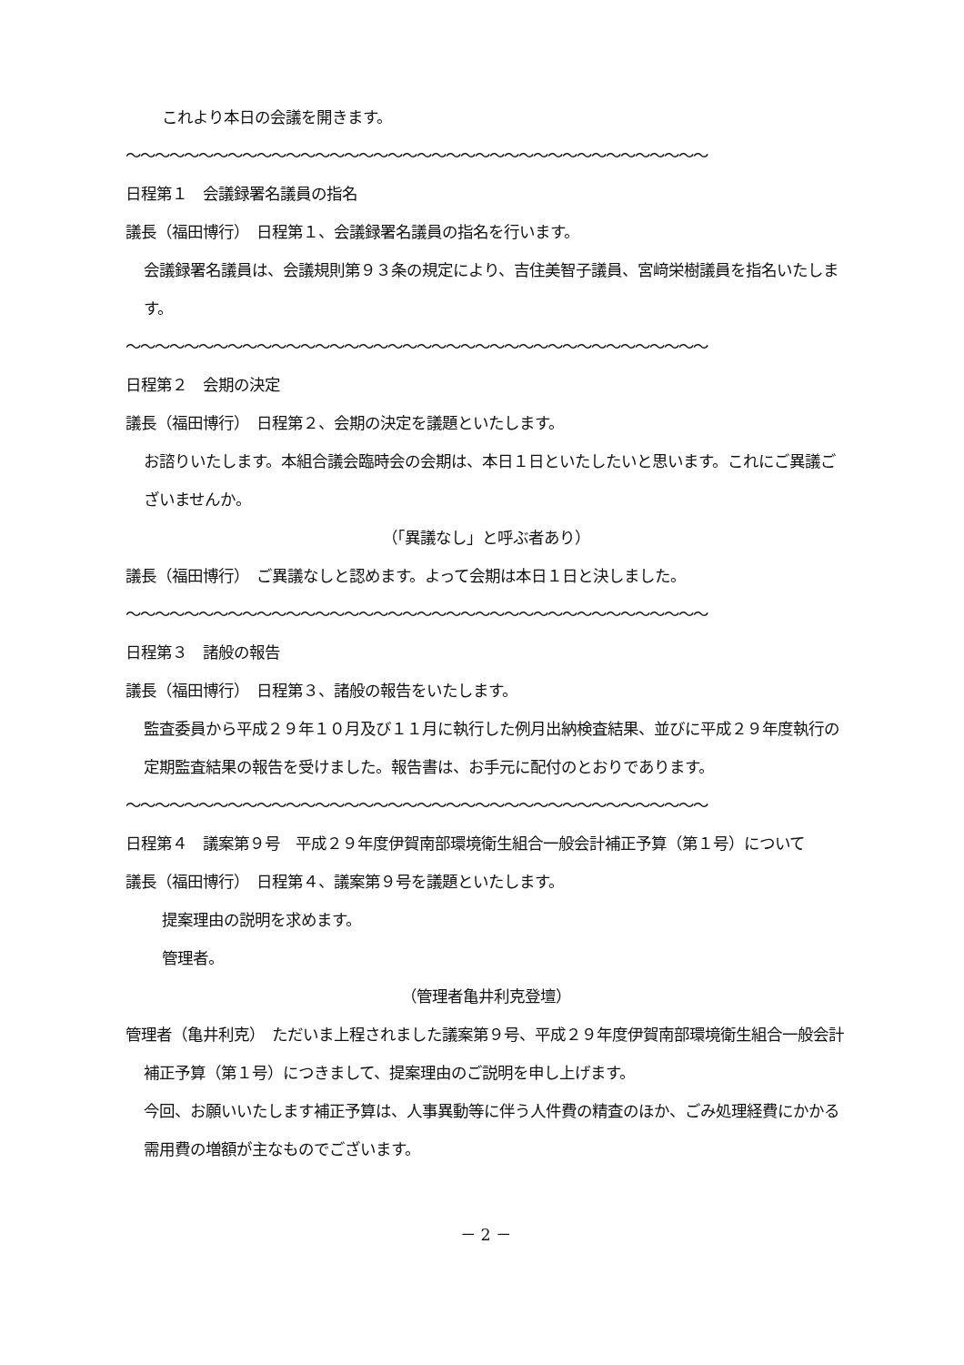これより本日の会議を開きます。
～～～～～～～～～～～～～～～～～～～～～～～～～～～～～～～～～～～～～～～～
日程第１　会議録署名議員の指名
議長（福田博行）　日程第１、会議録署名議員の指名を行います。
会議録署名議員は、会議規則第９３条の規定により、吉住美智子議員、宮﨑栄樹議員を指名いたします。
～～～～～～～～～～～～～～～～～～～～～～～～～～～～～～～～～～～～～～～～
日程第２　会期の決定
議長（福田博行）　日程第２、会期の決定を議題といたします。
お諮りいたします。本組合議会臨時会の会期は、本日１日といたしたいと思います。これにご異議ございませんか。
（「異議なし」と呼ぶ者あり）
議長（福田博行）　ご異議なしと認めます。よって会期は本日１日と決しました。
～～～～～～～～～～～～～～～～～～～～～～～～～～～～～～～～～～～～～～～～
日程第３　諸般の報告
議長（福田博行）　日程第３、諸般の報告をいたします。
監査委員から平成２９年１０月及び１１月に執行した例月出納検査結果、並びに平成２９年度執行の定期監査結果の報告を受けました。報告書は、お手元に配付のとおりであります。
～～～～～～～～～～～～～～～～～～～～～～～～～～～～～～～～～～～～～～～～
日程第４　議案第９号　平成２９年度伊賀南部環境衛生組合一般会計補正予算（第１号）について
議長（福田博行）　日程第４、議案第９号を議題といたします。
提案理由の説明を求めます。
管理者。
（管理者亀井利克登壇）
管理者（亀井利克）　ただいま上程されました議案第９号、平成２９年度伊賀南部環境衛生組合一般会計補正予算（第１号）につきまして、提案理由のご説明を申し上げます。
今回、お願いいたします補正予算は、人事異動等に伴う人件費の精査のほか、ごみ処理経費にかかる需用費の増額が主なものでございます。
－ 2 －